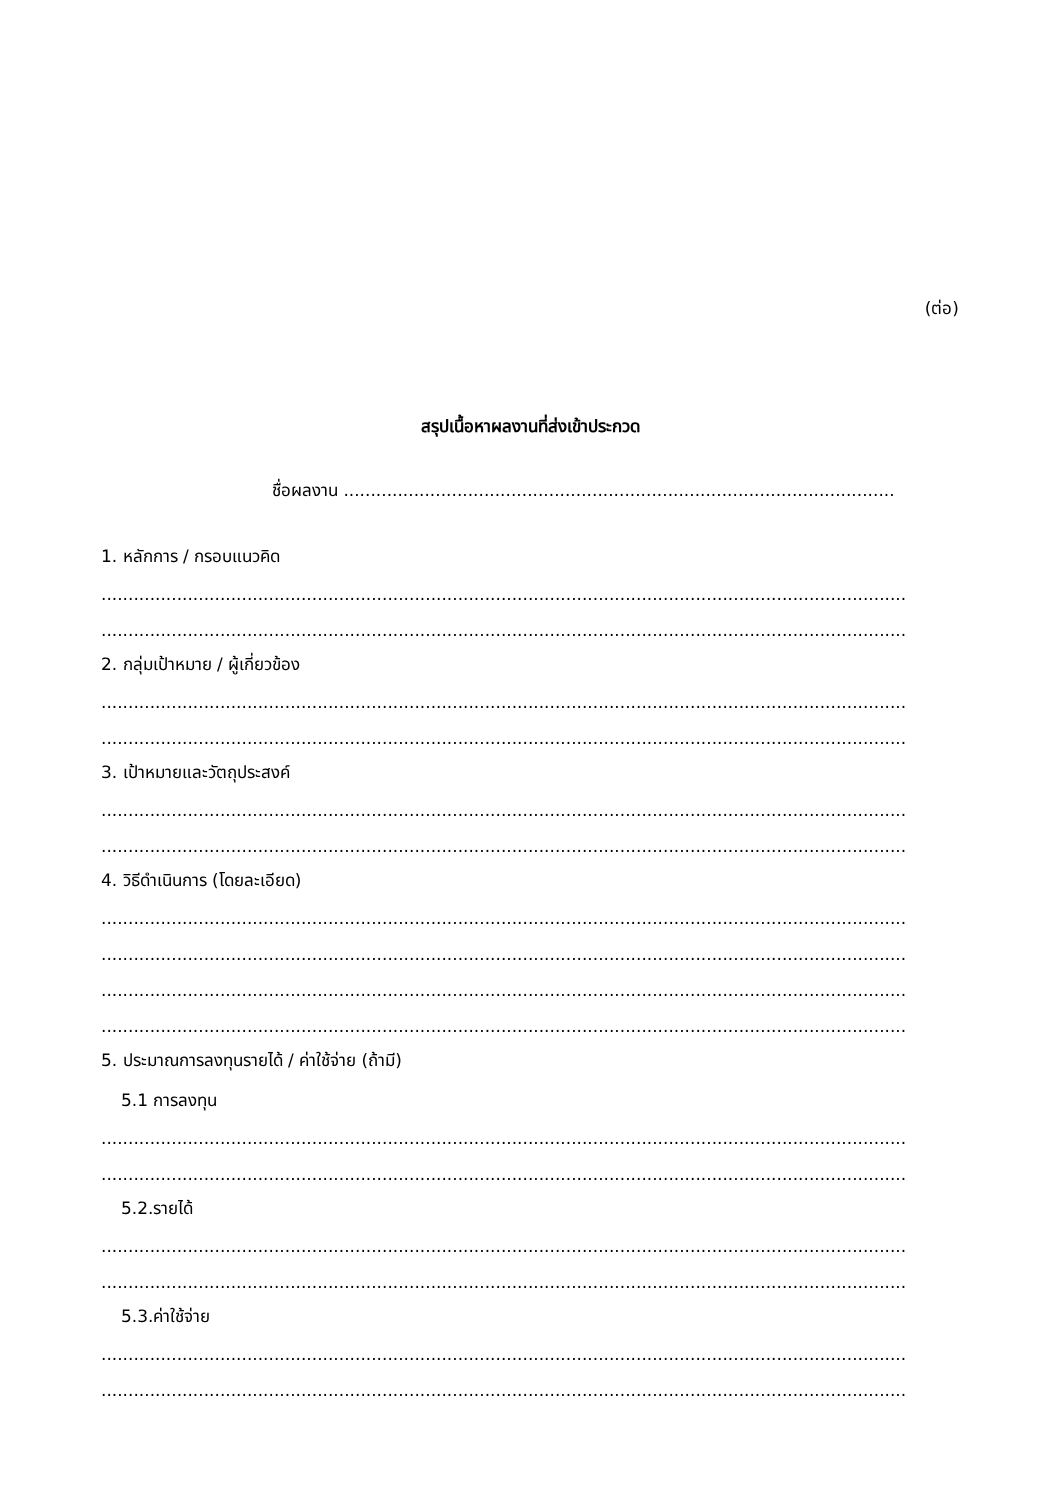(ต่อ)
สรุปเนื้อหาผลงานที่ส่งเข้าประกวด
ชื่อผลงาน ......................................................................................................
1. หลักการ / กรอบแนวคิด
........................................................................................................................................................
........................................................................................................................................................
2. กลุ่มเป้าหมาย / ผู้เกี่ยวข้อง
........................................................................................................................................................
........................................................................................................................................................
3. เป้าหมายและวัตถุประสงค์
........................................................................................................................................................
........................................................................................................................................................
4. วิธีดำเนินการ (โดยละเอียด)
........................................................................................................................................................
........................................................................................................................................................
........................................................................................................................................................
........................................................................................................................................................
5. ประมาณการลงทุนรายได้ / ค่าใช้จ่าย (ถ้ามี)
5.1 การลงทุน
........................................................................................................................................................
........................................................................................................................................................
5.2.รายได้
........................................................................................................................................................
........................................................................................................................................................
5.3.ค่าใช้จ่าย
........................................................................................................................................................
........................................................................................................................................................